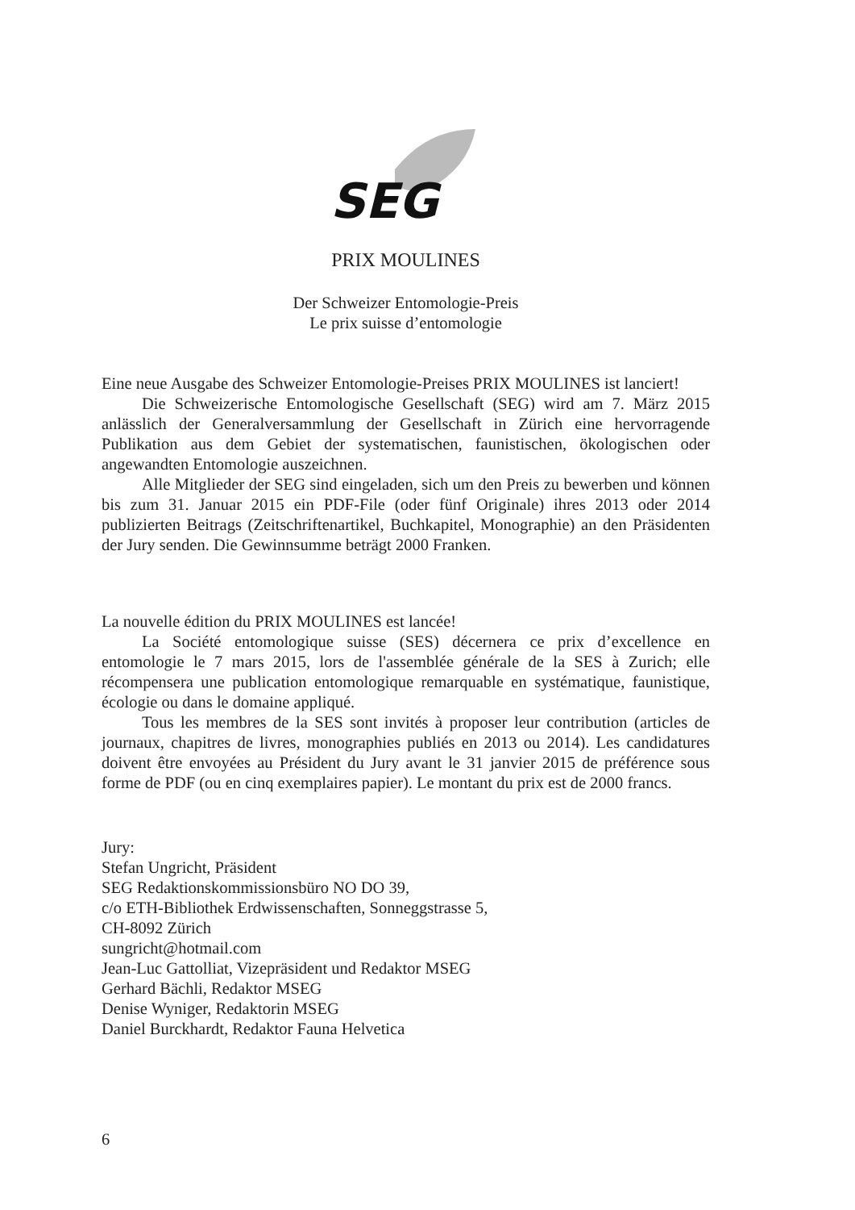SEG
PRIX MOULINES
Der Schweizer Entomologie-Preis
Le prix suisse d’entomologie
Eine neue Ausgabe des Schweizer Entomologie-Preises PRIX MOULINES ist lanciert!
Die Schweizerische Entomologische Gesellschaft (SEG) wird am 7. März 2015 anlässlich der Generalversammlung der Gesellschaft in Zürich eine hervorragende Publikation aus dem Gebiet der systematischen, faunistischen, ökologischen oder angewandten Entomologie auszeichnen.
Alle Mitglieder der SEG sind eingeladen, sich um den Preis zu bewerben und können bis zum 31. Januar 2015 ein PDF-File (oder fünf Originale) ihres 2013 oder 2014 publizierten Beitrags (Zeitschriftenartikel, Buchkapitel, Monographie) an den Präsidenten der Jury senden. Die Gewinnsumme beträgt 2000 Franken.
La nouvelle édition du PRIX MOULINES est lancée!
La Société entomologique suisse (SES) décernera ce prix d’excellence en entomologie le 7 mars 2015, lors de l'assemblée générale de la SES à Zurich; elle récompensera une publication entomologique remarquable en systématique, faunistique, écologie ou dans le domaine appliqué.
Tous les membres de la SES sont invités à proposer leur contribution (articles de journaux, chapitres de livres, monographies publiés en 2013 ou 2014). Les candidatures doivent être envoyées au Président du Jury avant le 31 janvier 2015 de préférence sous forme de PDF (ou en cinq exemplaires papier). Le montant du prix est de 2000 francs.
Jury:
Stefan Ungricht, Präsident
SEG Redaktionskommissionsbüro NO DO 39,
c/o ETH-Bibliothek Erdwissenschaften, Sonneggstrasse 5,
CH-8092 Zürich
sungricht@hotmail.com
Jean-Luc Gattolliat, Vizepräsident und Redaktor MSEG
Gerhard Bächli, Redaktor MSEG
Denise Wyniger, Redaktorin MSEG
Daniel Burckhardt, Redaktor Fauna Helvetica
6